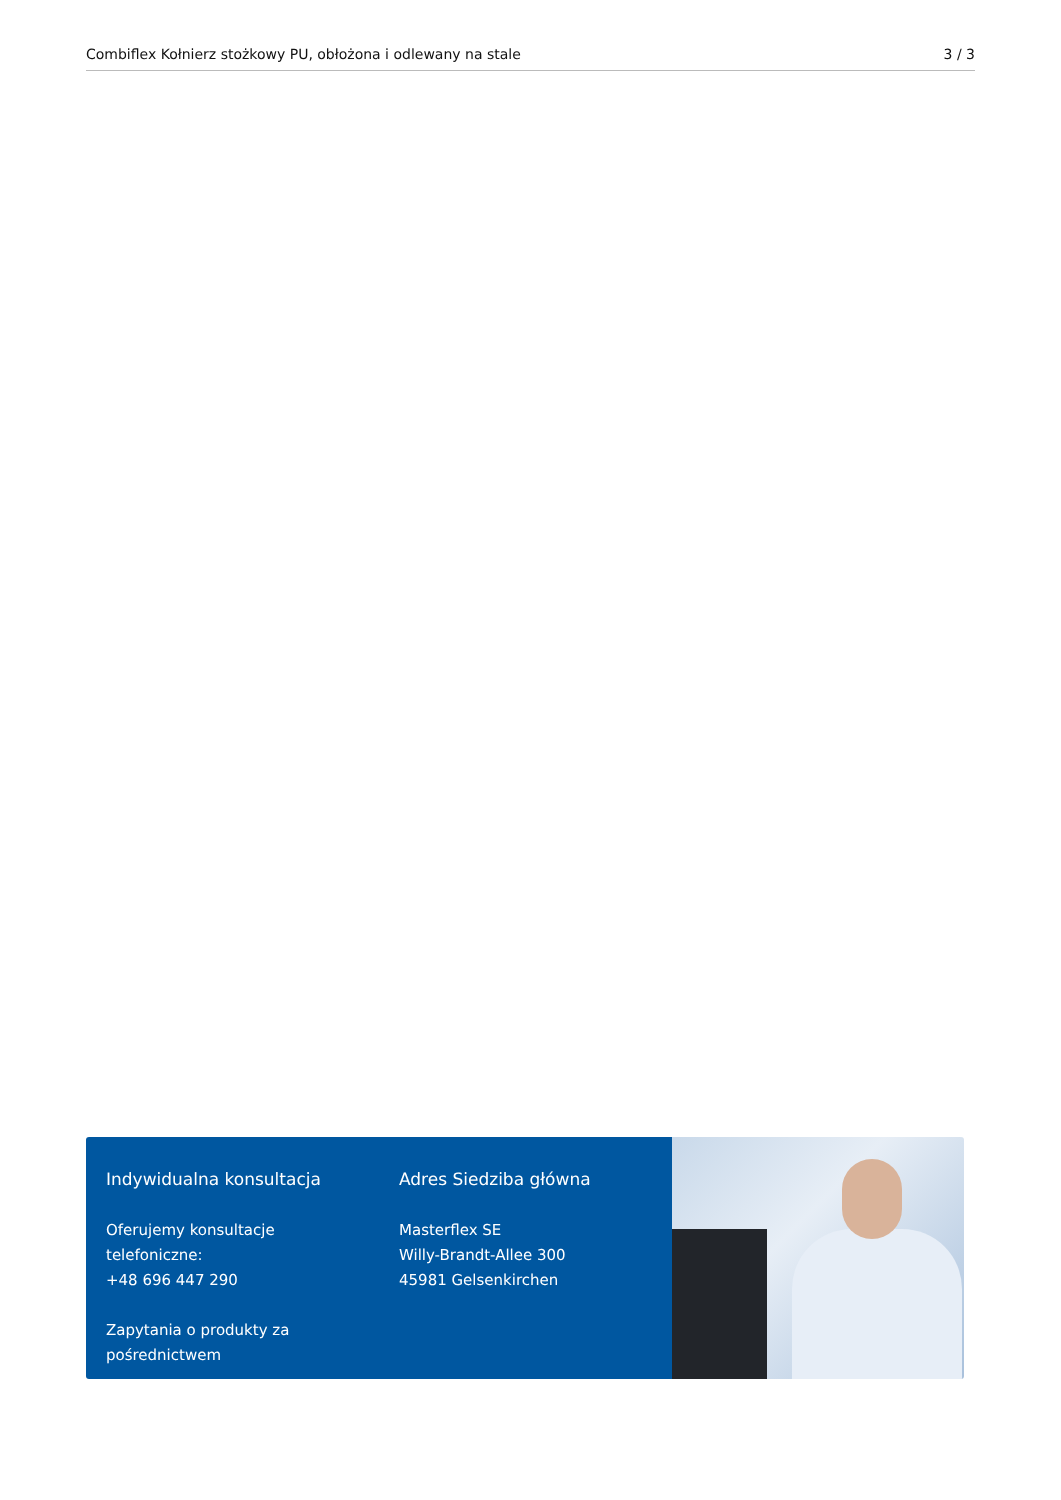Combiflex Kołnierz stożkowy PU, obłożona i odlewany na stale 3 / 3
Indywidualna konsultacja
Oferujemy konsultacje telefoniczne:
+48 696 447 290
Zapytania o produkty za pośrednictwem
Adres Siedziba główna
Masterflex SE
Willy-Brandt-Allee 300
45981 Gelsenkirchen